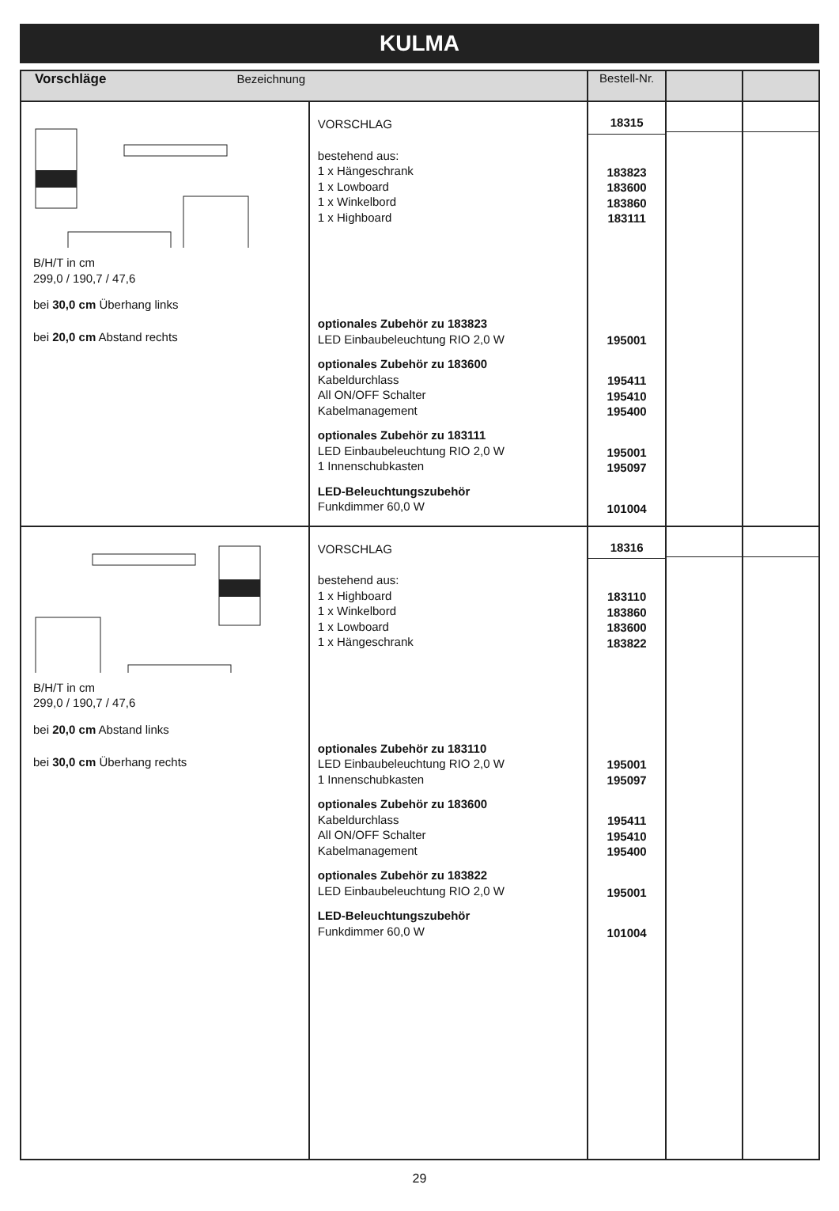KULMA
| Vorschläge Bezeichnung | | Bestell-Nr. | | |
| --- | --- | --- | --- | --- |
| B/H/T in cm 299,0 / 190,7 / 47,6 bei 30,0 cm Überhang links bei 20,0 cm Abstand rechts | VORSCHLAG bestehend aus: 1 x Hängeschrank 1 x Lowboard 1 x Winkelbord 1 x Highboard optionales Zubehör zu 183823 LED Einbaubeleuchtung RIO 2,0 W optionales Zubehör zu 183600 Kabeldurchlass All ON/OFF Schalter Kabelmanagement optionales Zubehör zu 183111 LED Einbaubeleuchtung RIO 2,0 W 1 Innenschubkasten LED-Beleuchtungszubehör Funkdimmer 60,0 W | 18315 183823 183600 183860 183111 195001 195411 195410 195400 195001 195097 101004 | | |
| B/H/T in cm 299,0 / 190,7 / 47,6 bei 20,0 cm Abstand links bei 30,0 cm Überhang rechts | VORSCHLAG bestehend aus: 1 x Highboard 1 x Winkelbord 1 x Lowboard 1 x Hängeschrank optionales Zubehör zu 183110 LED Einbaubeleuchtung RIO 2,0 W 1 Innenschubkasten optionales Zubehör zu 183600 Kabeldurchlass All ON/OFF Schalter Kabelmanagement optionales Zubehör zu 183822 LED Einbaubeleuchtung RIO 2,0 W LED-Beleuchtungszubehör Funkdimmer 60,0 W | 18316 183110 183860 183600 183822 195001 195097 195411 195410 195400 195001 101004 | | |
29